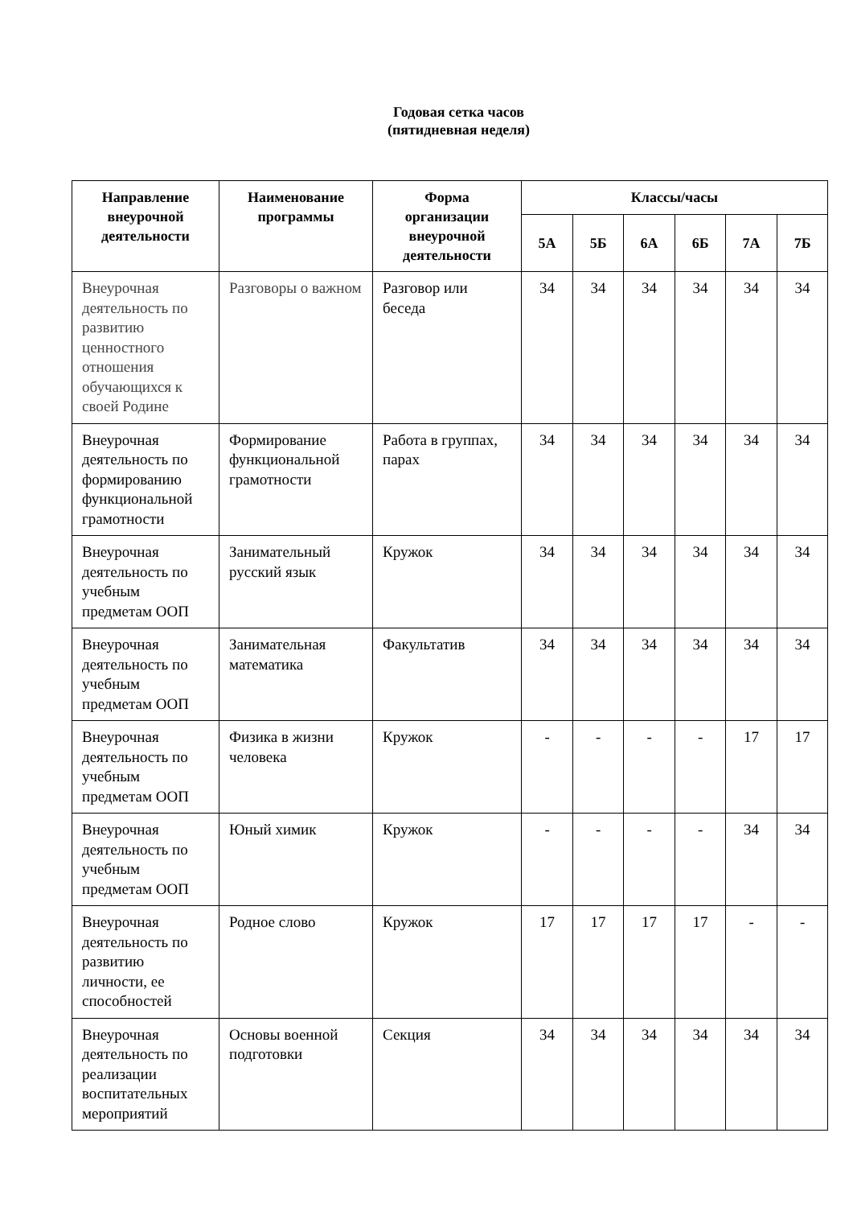Годовая сетка часов
(пятидневная неделя)
| Направление внеурочной деятельности | Наименование программы | Форма организации внеурочной деятельности | Классы/часы | | | | | |
| --- | --- | --- | --- | --- | --- | --- | --- | --- |
| | | | 5А | 5Б | 6А | 6Б | 7А | 7Б |
| Внеурочная деятельность по развитию ценностного отношения обучающихся к своей Родине | Разговоры о важном | Разговор или беседа | 34 | 34 | 34 | 34 | 34 | 34 |
| Внеурочная деятельность по формированию функциональной грамотности | Формирование функциональной грамотности | Работа в группах, парах | 34 | 34 | 34 | 34 | 34 | 34 |
| Внеурочная деятельность по учебным предметам ООП | Занимательный русский язык | Кружок | 34 | 34 | 34 | 34 | 34 | 34 |
| Внеурочная деятельность по учебным предметам ООП | Занимательная математика | Факультатив | 34 | 34 | 34 | 34 | 34 | 34 |
| Внеурочная деятельность по учебным предметам ООП | Физика в жизни человека | Кружок | - | - | - | - | 17 | 17 |
| Внеурочная деятельность по учебным предметам ООП | Юный химик | Кружок | - | - | - | - | 34 | 34 |
| Внеурочная деятельность по развитию личности, ее способностей | Родное слово | Кружок | 17 | 17 | 17 | 17 | - | - |
| Внеурочная деятельность по реализации воспитательных мероприятий | Основы военной подготовки | Секция | 34 | 34 | 34 | 34 | 34 | 34 |